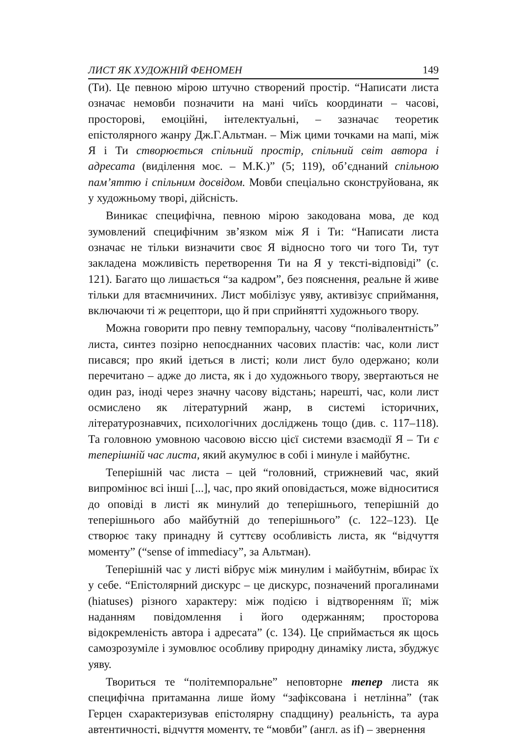ЛИСТ ЯК ХУДОЖНІЙ ФЕНОМЕН 149
(Ти). Це певною мірою штучно створений простір. “Написати листа означає немовби позначити на мані чиїсь координати – часові, просторові, емоційні, інтелектуальні, – зазначає теоретик епістолярного жанру Дж.Г.Альтман. – Між цими точками на мапі, між Я і Ти створюється спільний простір, спільний світ автора і адресата (виділення моє. – М.К.)” (5; 119), об’єднаний спільною пам’яттю і спільним досвідом. Мовби спеціально сконструйована, як у художньому творі, дійсність.
Виникає специфічна, певною мірою закодована мова, де код зумовлений специфічним зв’язком між Я і Ти: “Написати листа означає не тільки визначити своє Я відносно того чи того Ти, тут закладена можливість перетворення Ти на Я у тексті-відповіді” (с. 121). Багато що лишається “за кадром”, без пояснення, реальне й живе тільки для втаємничиних. Лист мобілізує уяву, активізує сприймання, включаючи ті ж рецептори, що й при сприйнятті художнього твору.
Можна говорити про певну темпоральну, часову “полівалентність” листа, синтез позірно непоєднанних часових пластів: час, коли лист писався; про який ідеться в листі; коли лист було одержано; коли перечитано – адже до листа, як і до художнього твору, звертаються не один раз, іноді через значну часову відстань; нарешті, час, коли лист осмислено як літературний жанр, в системі історичних, літературознавчих, психологічних досліджень тощо (див. с. 117–118). Та головною умовною часовою віссю цієї системи взаємодії Я – Ти є теперішній час листа, який акумулює в собі і минуле і майбутнє.
Теперішній час листа – цей “головний, стрижневий час, який випромінює всі інші [...], час, про який оповідається, може відноситися до оповіді в листі як минулий до теперішнього, теперішній до теперішнього або майбутній до теперішнього” (с. 122–123). Це створює таку принадну й суттєву особливість листа, як “відчуття моменту” (“sense of immediacy”, за Альтман).
Теперішній час у листі вібрує між минулим і майбутнім, вбирає їх у себе. “Епістолярний дискурс – це дискурс, позначений прогалинами (hiatuses) різного характеру: між подією і відтворенням її; між наданням повідомлення і його одержанням; просторова відокремленість автора і адресата” (с. 134). Це сприймається як щось самозрозуміле і зумовлює особливу природну динаміку листа, збуджує уяву.
Твориться те “політемпоральне” неповторне тепер листа як специфічна притаманна лише йому “зафіксована і нетлінна” (так Герцен схарактеризував епістолярну спадщину) реальність, та аура автентичності, відчуття моменту, те “мовби” (англ. as if) – звернення